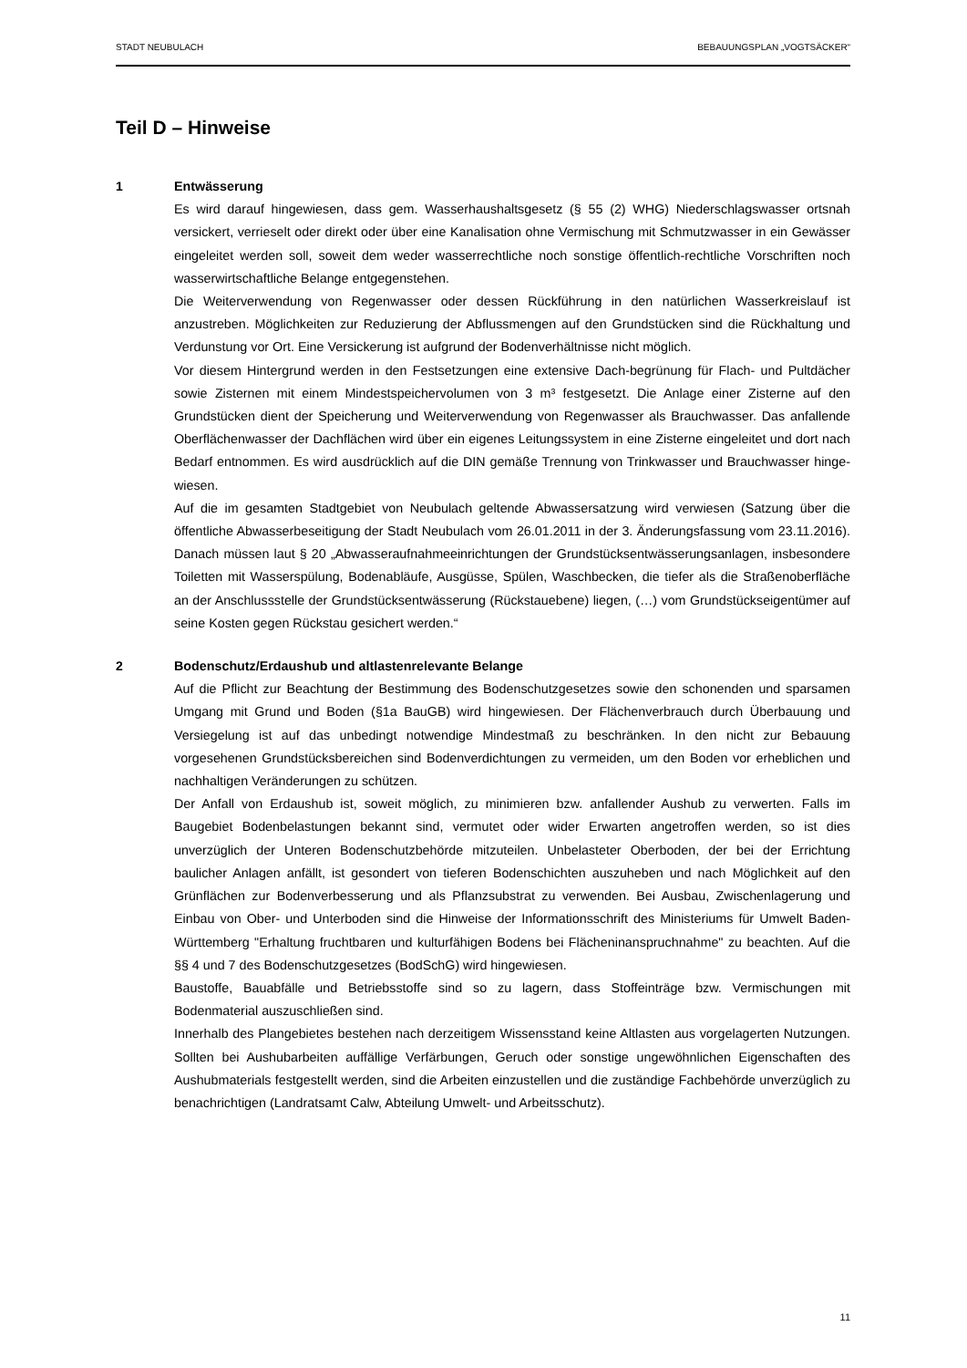STADT NEUBULACH BEBAUUNGSPLAN „VOGTSÄCKER“
Teil D – Hinweise
1
Entwässerung
Es wird darauf hingewiesen, dass gem. Wasserhaushaltsgesetz (§ 55 (2) WHG) Niederschlags­wasser ortsnah versickert, verrieselt oder direkt oder über eine Kanalisation ohne Vermischung mit Schmutzwasser in ein Gewässer eingeleitet werden soll, soweit dem weder wasserrechtli­che noch sonstige öffentlich-rechtliche Vorschriften noch wasserwirtschaftliche Belange entge­genstehen.
Die Weiterverwendung von Regenwasser oder dessen Rückführung in den natürlichen Was­serkreislauf ist anzustreben. Möglichkeiten zur Reduzierung der Abflussmengen auf den Grund­stücken sind die Rückhaltung und Verdunstung vor Ort. Eine Versickerung ist aufgrund der Bo­denverhältnisse nicht möglich.
Vor diesem Hintergrund werden in den Festsetzungen eine extensive Dach-begrünung für Flach- und Pultdächer sowie Zisternen mit einem Mindestspeichervolumen von 3 m³ festgesetzt. Die Anlage einer Zisterne auf den Grundstücken dient der Speicherung und Weiterverwendung von Regenwasser als Brauchwasser. Das anfallende Oberflächenwasser der Dachflächen wird über ein eigenes Leitungssystem in eine Zisterne eingeleitet und dort nach Bedarf entnommen. Es wird ausdrücklich auf die DIN gemäße Trennung von Trinkwasser und Brauchwasser hinge­wiesen.
Auf die im gesamten Stadtgebiet von Neubulach geltende Abwassersatzung wird verwiesen (Satzung über die öffentliche Abwasserbeseitigung der Stadt Neubulach vom 26.01.2011 in der 3. Änderungsfassung vom 23.11.2016). Danach müssen laut § 20 „Abwasseraufnahmeeinrich­tungen der Grundstücksentwässerungsanlagen, insbesondere Toiletten mit Wasserspülung, Bodenabläufe, Ausgüsse, Spülen, Waschbecken, die tiefer als die Straßenoberfläche an der Anschlussstelle der Grundstücksentwässerung (Rückstauebene) liegen, (…) vom Grundstück­seigentümer auf seine Kosten gegen Rückstau gesichert werden.“
2
Bodenschutz/Erdaushub und altlastenrelevante Belange
Auf die Pflicht zur Beachtung der Bestimmung des Bodenschutzgesetzes sowie den schonen­den und sparsamen Umgang mit Grund und Boden (§1a BauGB) wird hingewiesen. Der Flä­chenverbrauch durch Überbauung und Versiegelung ist auf das unbedingt notwendige Mindest­maß zu beschränken. In den nicht zur Bebauung vorgesehenen Grundstücksbereichen sind Bodenverdichtungen zu vermeiden, um den Boden vor erheblichen und nachhaltigen Verände­rungen zu schützen.
Der Anfall von Erdaushub ist, soweit möglich, zu minimieren bzw. anfallender Aushub zu ver­werten. Falls im Baugebiet Bodenbelastungen bekannt sind, vermutet oder wider Erwarten an­getroffen werden, so ist dies unverzüglich der Unteren Bodenschutzbehörde mitzuteilen. Unbe­lasteter Oberboden, der bei der Errichtung baulicher Anlagen anfällt, ist gesondert von tieferen Bodenschichten auszuheben und nach Möglichkeit auf den Grünflächen zur Bodenverbesse­rung und als Pflanzsubstrat zu verwenden. Bei Ausbau, Zwischenlagerung und Einbau von Ober- und Unterboden sind die Hinweise der Informationsschrift des Ministeriums für Umwelt Baden-Württemberg "Erhaltung fruchtbaren und kulturfähigen Bodens bei Flächeninanspruch­nahme" zu beachten. Auf die §§ 4 und 7 des Bodenschutzgesetzes (BodSchG) wird hingewie­sen.
Baustoffe, Bauabfälle und Betriebsstoffe sind so zu lagern, dass Stoffeinträge bzw. Vermischun­gen mit Bodenmaterial auszuschließen sind.
Innerhalb des Plangebietes bestehen nach derzeitigem Wissensstand keine Altlasten aus vor­gelagerten Nutzungen. Sollten bei Aushubarbeiten auffällige Verfärbungen, Geruch oder sons­tige ungewöhnlichen Eigenschaften des Aushubmaterials festgestellt werden, sind die Arbeiten einzustellen und die zuständige Fachbehörde unverzüglich zu benachrichtigen (Landratsamt Calw, Abteilung Umwelt- und Arbeitsschutz).
11